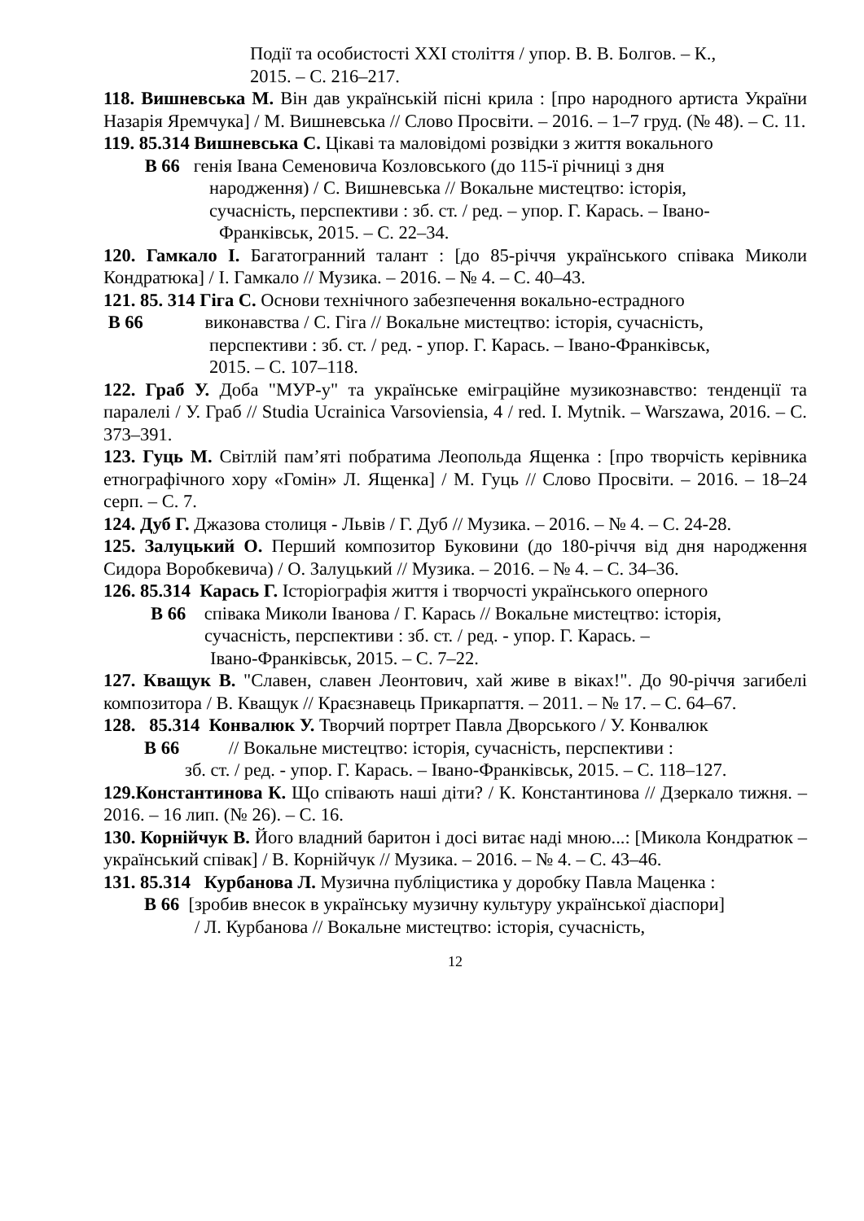Події та особистості XXI століття / упор. В. В. Болгов. – К.,
2015. – С. 216–217.
118. Вишневська М. Він дав українській пісні крила : [про народного артиста України Назарія Яремчука] / М. Вишневська // Слово Просвіти. – 2016. – 1–7 груд. (№ 48). – С. 11.
119. 85.314 Вишневська С. Цікаві та маловідомі розвідки з життя вокального
В 66 генія Івана Семеновича Козловського (до 115-ї річниці з дня
народження) / С. Вишневська // Вокальне мистецтво: історія,
сучасність, перспективи : зб. ст. / ред. – упор. Г. Карась. – Івано-
Франківськ, 2015. – С. 22–34.
120. Гамкало І. Багатогранний талант : [до 85-річчя українського співака Миколи Кондратюка] / І. Гамкало // Музика. – 2016. – № 4. – С. 40–43.
121. 85. 314 Гіга С. Основи технічного забезпечення вокально-естрадного
В 66 виконавства / С. Гіга // Вокальне мистецтво: історія, сучасність,
перспективи : зб. ст. / ред. - упор. Г. Карась. – Івано-Франківськ,
2015. – С. 107–118.
122. Граб У. Доба "МУР-у" та українське еміграційне музикознавство: тенденції та паралелі / У. Граб // Studia Ucrainica Varsoviensia, 4 / red. I. Mytnik. – Warszawa, 2016. – С. 373–391.
123. Гуць М. Світлій пам’яті побратима Леопольда Ященка : [про творчість керівника етнографічного хору «Гомін» Л. Ященка] / М. Гуць // Слово Просвіти. – 2016. – 18–24 серп. – С. 7.
124. Дуб Г. Джазова столиця - Львів / Г. Дуб // Музика. – 2016. – № 4. – С. 24-28.
125. Залуцький О. Перший композитор Буковини (до 180-річчя від дня народження Сидора Воробкевича) / О. Залуцький // Музика. – 2016. – № 4. – С. 34–36.
126. 85.314 Карась Г. Історіографія життя і творчості українського оперного
В 66 співака Миколи Іванова / Г. Карась // Вокальне мистецтво: історія,
сучасність, перспективи : зб. ст. / ред. - упор. Г. Карась. –
Івано-Франківськ, 2015. – С. 7–22.
127. Кващук В. "Славен, славен Леонтович, хай живе в віках!". До 90-річчя загибелі композитора / В. Кващук // Краєзнавець Прикарпаття. – 2011. – № 17. – С. 64–67.
128. 85.314 Конвалюк У. Творчий портрет Павла Дворського / У. Конвалюк
В 66 // Вокальне мистецтво: історія, сучасність, перспективи :
зб. ст. / ред. - упор. Г. Карась. – Івано-Франківськ, 2015. – С. 118–127.
129.Константинова К. Що співають наші діти? / К. Константинова // Дзеркало тижня. – 2016. – 16 лип. (№ 26). – С. 16.
130. Корнійчук В. Його владний баритон і досі витає наді мною...: [Микола Кондратюк – український співак] / В. Корнійчук // Музика. – 2016. – № 4. – С. 43–46.
131. 85.314 Курбанова Л. Музична публіцистика у доробку Павла Маценка :
В 66 [зробив внесок в українську музичну культуру української діаспори]
/ Л. Курбанова // Вокальне мистецтво: історія, сучасність,
12